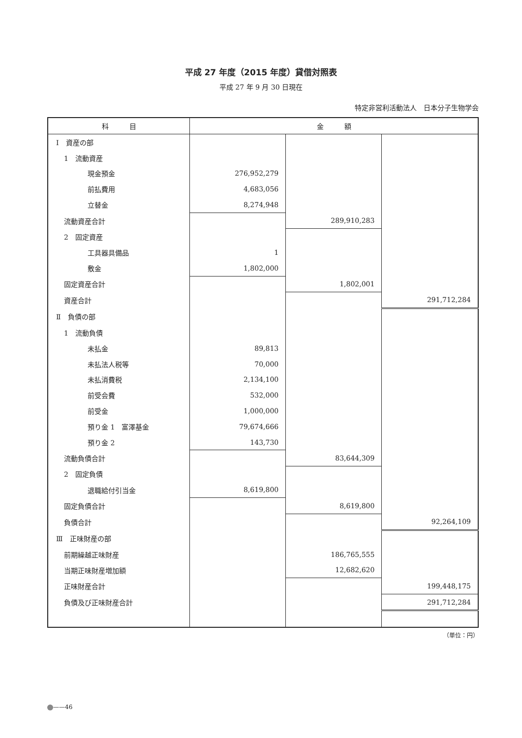平成 27 年度（2015 年度）貸借対照表
平成 27 年 9 月 30 日現在
特定非営利活動法人　日本分子生物学会
| 科 目 | 金 額 | | |
| --- | --- | --- | --- |
| Ⅰ 資産の部 | | | |
| 1 流動資産 | | | |
| 現金預金 | 276,952,279 | | |
| 前払費用 | 4,683,056 | | |
| 立替金 | 8,274,948 | | |
| 流動資産合計 | | 289,910,283 | |
| 2 固定資産 | | | |
| 工具器具備品 | 1 | | |
| 敷金 | 1,802,000 | | |
| 固定資産合計 | | 1,802,001 | |
| 資産合計 | | | 291,712,284 |
| Ⅱ 負債の部 | | | |
| 1 流動負債 | | | |
| 未払金 | 89,813 | | |
| 未払法人税等 | 70,000 | | |
| 未払消費税 | 2,134,100 | | |
| 前受会費 | 532,000 | | |
| 前受金 | 1,000,000 | | |
| 預り金 1 富澤基金 | 79,674,666 | | |
| 預り金 2 | 143,730 | | |
| 流動負債合計 | | 83,644,309 | |
| 2 固定負債 | | | |
| 退職給付引当金 | 8,619,800 | | |
| 固定負債合計 | | 8,619,800 | |
| 負債合計 | | | 92,264,109 |
| Ⅲ 正味財産の部 | | | |
| 前期繰越正味財産 | | 186,765,555 | |
| 当期正味財産増加額 | | 12,682,620 | |
| 正味財産合計 | | | 199,448,175 |
| 負債及び正味財産合計 | | | 291,712,284 |
（単位：円）
——46